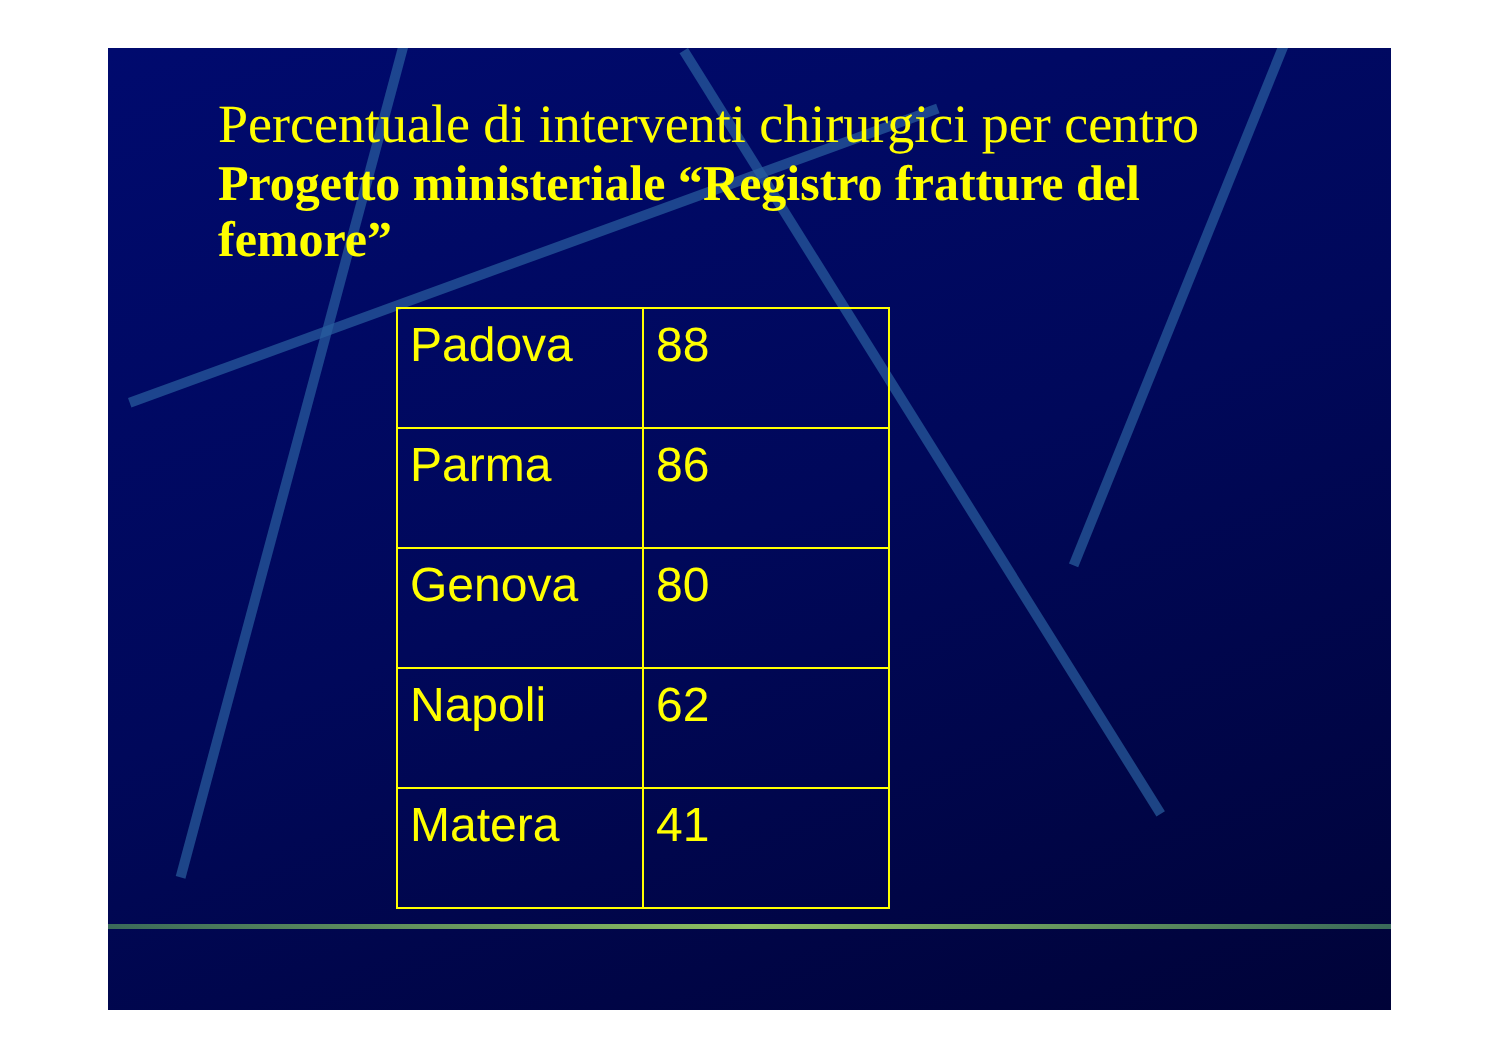Percentuale di interventi chirurgici per centro
Progetto ministeriale “Registro fratture del femore”
| Padova | 88 |
| Parma | 86 |
| Genova | 80 |
| Napoli | 62 |
| Matera | 41 |